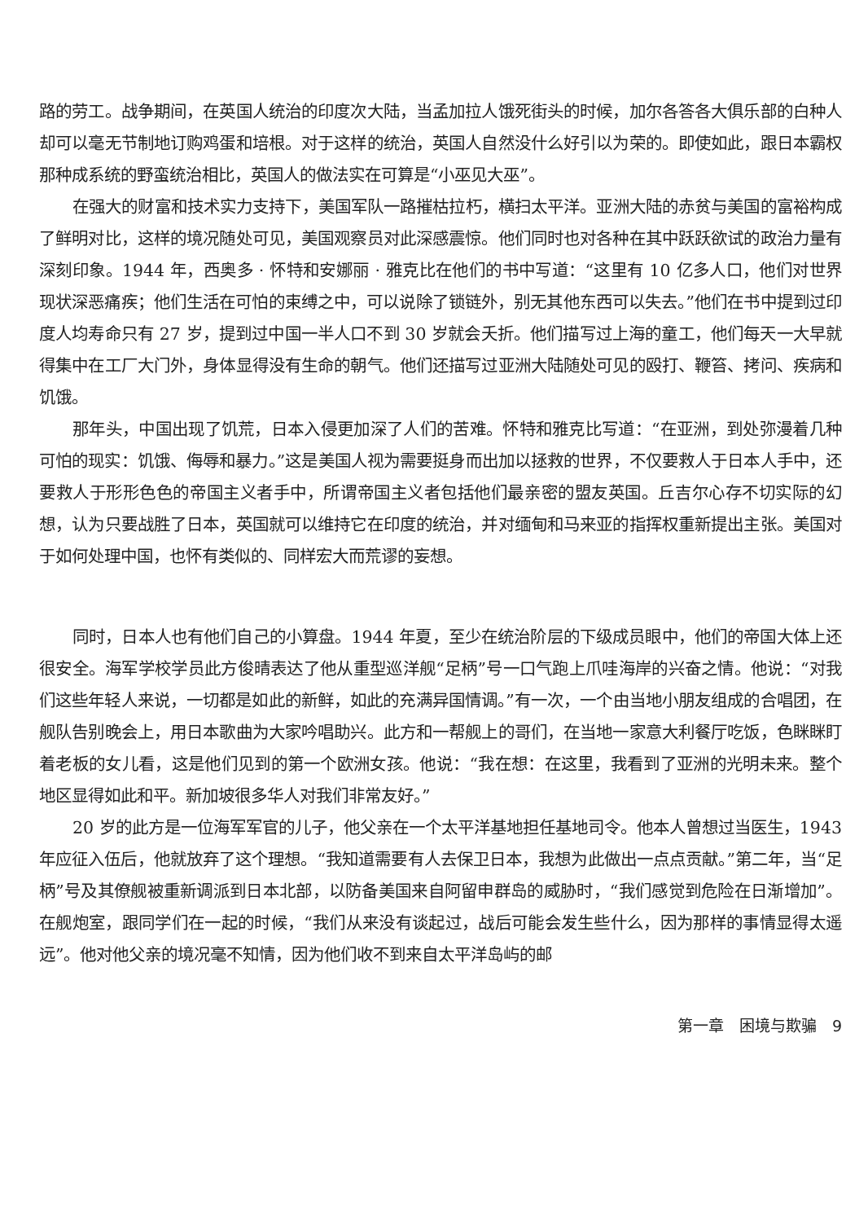路的劳工。战争期间，在英国人统治的印度次大陆，当孟加拉人饿死街头的时候，加尔各答各大俱乐部的白种人却可以毫无节制地订购鸡蛋和培根。对于这样的统治，英国人自然没什么好引以为荣的。即使如此，跟日本霸权那种成系统的野蛮统治相比，英国人的做法实在可算是“小巫见大巫”。
在强大的财富和技术实力支持下，美国军队一路摧枯拉朽，横扫太平洋。亚洲大陆的赤贫与美国的富裕构成了鲜明对比，这样的境况随处可见，美国观察员对此深感震惊。他们同时也对各种在其中跃跃欲试的政治力量有深刻印象。1944 年，西奥多 · 怀特和安娜丽 · 雅克比在他们的书中写道：“这里有 10 亿多人口，他们对世界现状深恶痛疾；他们生活在可怕的束缚之中，可以说除了锁链外，别无其他东西可以失去。”他们在书中提到过印度人均寿命只有 27 岁，提到过中国一半人口不到 30 岁就会夭折。他们描写过上海的童工，他们每天一大早就得集中在工厂大门外，身体显得没有生命的朝气。他们还描写过亚洲大陆随处可见的殴打、鞭笞、拷问、疾病和饥饿。
那年头，中国出现了饥荒，日本入侵更加深了人们的苦难。怀特和雅克比写道：“在亚洲，到处弥漫着几种可怕的现实：饥饿、侮辱和暴力。”这是美国人视为需要挺身而出加以拯救的世界，不仅要救人于日本人手中，还要救人于形形色色的帝国主义者手中，所谓帝国主义者包括他们最亲密的盟友英国。丘吉尔心存不切实际的幻想，认为只要战胜了日本，英国就可以维持它在印度的统治，并对缅甸和马来亚的指挥权重新提出主张。美国对于如何处理中国，也怀有类似的、同样宏大而荒谬的妄想。
同时，日本人也有他们自己的小算盘。1944 年夏，至少在统治阶层的下级成员眼中，他们的帝国大体上还很安全。海军学校学员此方俊晴表达了他从重型巡洋舰“足柄”号一口气跑上爪哇海岸的兴奋之情。他说：“对我们这些年轻人来说，一切都是如此的新鲜，如此的充满异国情调。”有一次，一个由当地小朋友组成的合唱团，在舰队告别晚会上，用日本歌曲为大家吟唱助兴。此方和一帮舰上的哥们，在当地一家意大利餐厅吃饭，色眯眯盯着老板的女儿看，这是他们见到的第一个欧洲女孩。他说：“我在想：在这里，我看到了亚洲的光明未来。整个地区显得如此和平。新加坡很多华人对我们非常友好。”
20 岁的此方是一位海军军官的儿子，他父亲在一个太平洋基地担任基地司令。他本人曾想过当医生，1943 年应征入伍后，他就放弃了这个理想。“我知道需要有人去保卫日本，我想为此做出一点点贡献。”第二年，当“足柄”号及其僚舰被重新调派到日本北部，以防备美国来自阿留申群岛的威胁时，“我们感觉到危险在日渐增加”。在舰炮室，跟同学们在一起的时候，“我们从来没有谈起过，战后可能会发生些什么，因为那样的事情显得太遥远”。他对他父亲的境况毫不知情，因为他们收不到来自太平洋岛屿的邮
第一章　困境与欺骗　9